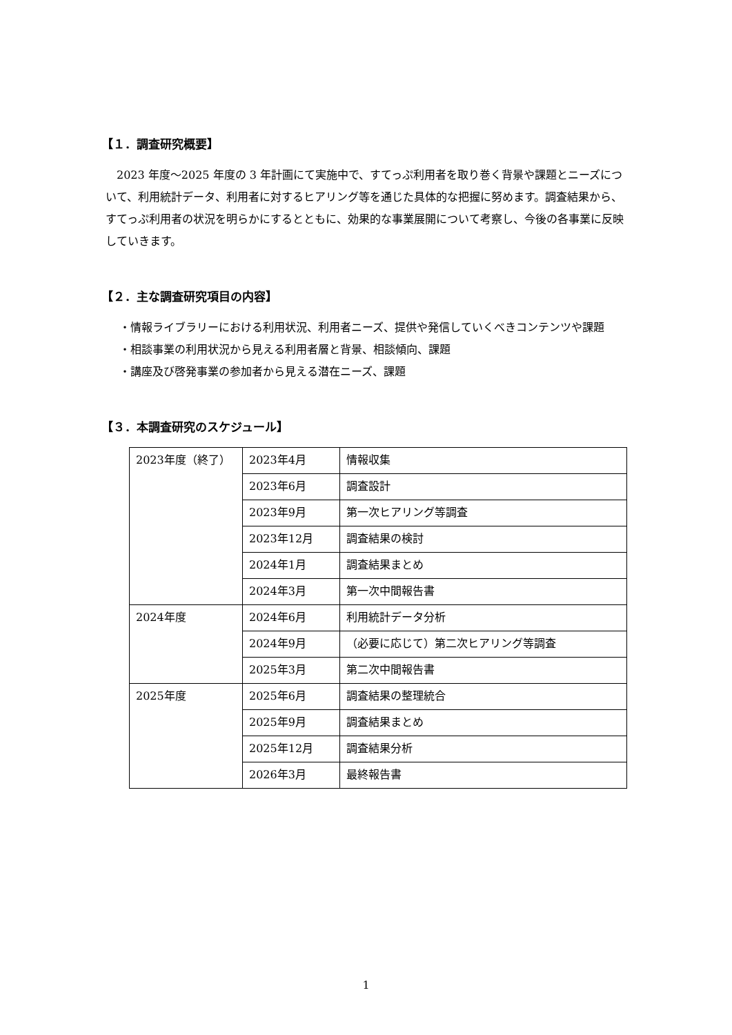【１．調査研究概要】
2023 年度～2025 年度の 3 年計画にて実施中で、すてっぷ利用者を取り巻く背景や課題とニーズについて、利用統計データ、利用者に対するヒアリング等を通じた具体的な把握に努めます。調査結果から、すてっぷ利用者の状況を明らかにするとともに、効果的な事業展開について考察し、今後の各事業に反映していきます。
【２．主な調査研究項目の内容】
・情報ライブラリーにおける利用状況、利用者ニーズ、提供や発信していくべきコンテンツや課題
・相談事業の利用状況から見える利用者層と背景、相談傾向、課題
・講座及び啓発事業の参加者から見える潜在ニーズ、課題
【３．本調査研究のスケジュール】
| 2023年度（終了） | 2023年4月 | 情報収集 |
| | 2023年6月 | 調査設計 |
| | 2023年9月 | 第一次ヒアリング等調査 |
| | 2023年12月 | 調査結果の検討 |
| | 2024年1月 | 調査結果まとめ |
| | 2024年3月 | 第一次中間報告書 |
| 2024年度 | 2024年6月 | 利用統計データ分析 |
| | 2024年9月 | （必要に応じて）第二次ヒアリング等調査 |
| | 2025年3月 | 第二次中間報告書 |
| 2025年度 | 2025年6月 | 調査結果の整理統合 |
| | 2025年9月 | 調査結果まとめ |
| | 2025年12月 | 調査結果分析 |
| | 2026年3月 | 最終報告書 |
1